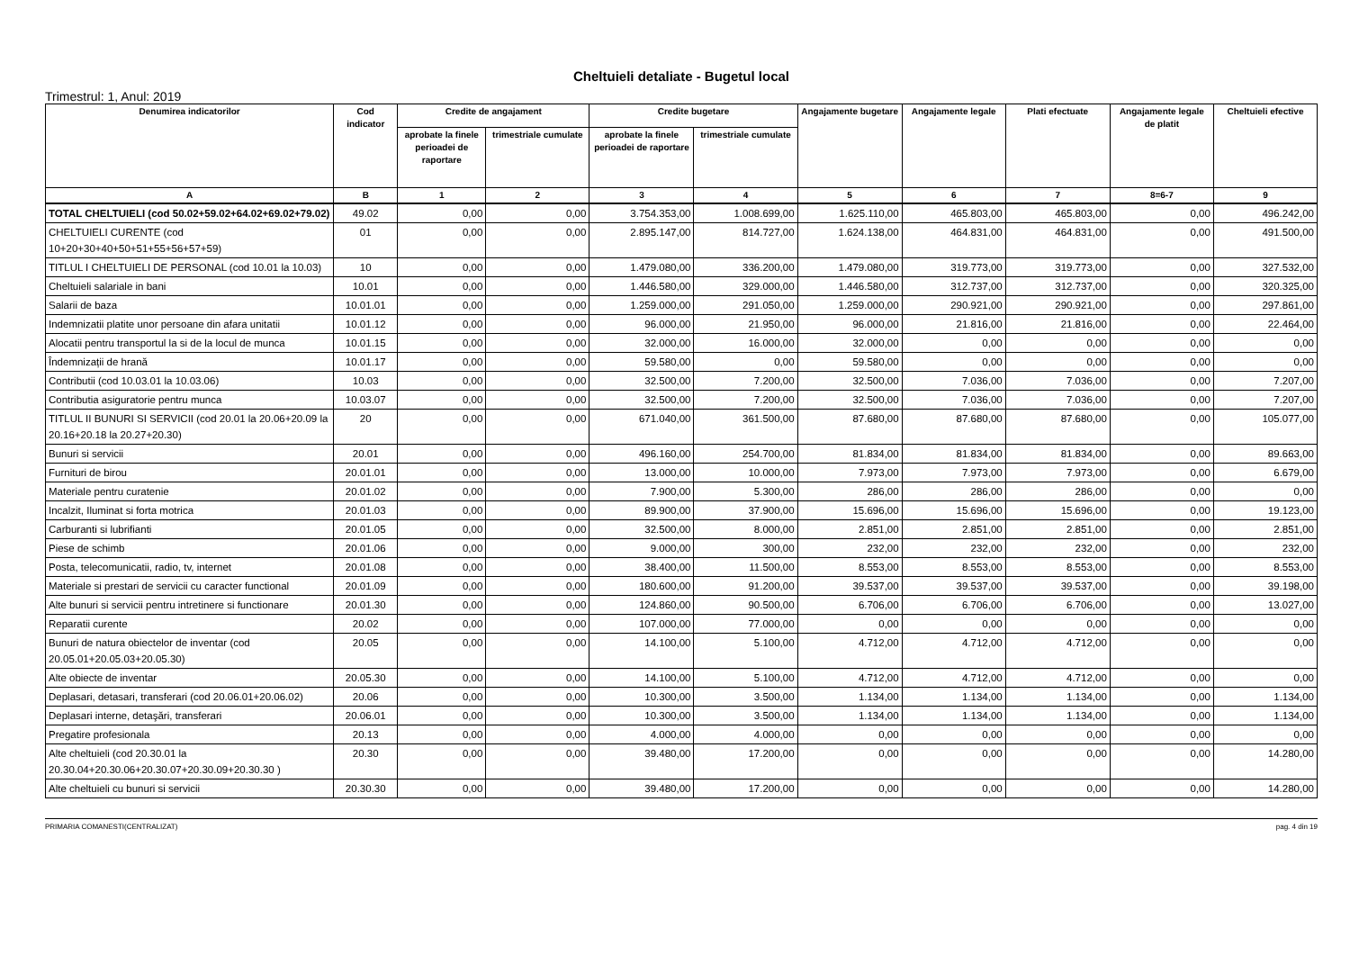Cheltuieli detaliate - Bugetul local
Trimestrul: 1, Anul: 2019
| Denumirea indicatorilor | Cod indicator | Credite de angajament | | Credite bugetare | | Angajamente bugetare | Angajamente legale | Plati efectuate | Angajamente legale de platit | Cheltuieli efective |
| --- | --- | --- | --- | --- | --- | --- | --- | --- | --- | --- |
| | | aprobate la finele perioadei de raportare | trimestriale cumulate | aprobate la finele perioadei de raportare | trimestriale cumulate | | | | | |
| A | B | 1 | 2 | 3 | 4 | 5 | 6 | 7 | 8=6-7 | 9 |
| TOTAL CHELTUIELI (cod 50.02+59.02+64.02+69.02+79.02) | 49.02 | 0,00 | 0,00 | 3.754.353,00 | 1.008.699,00 | 1.625.110,00 | 465.803,00 | 465.803,00 | 0,00 | 496.242,00 |
| CHELTUIELI CURENTE (cod 10+20+30+40+50+51+55+56+57+59) | 01 | 0,00 | 0,00 | 2.895.147,00 | 814.727,00 | 1.624.138,00 | 464.831,00 | 464.831,00 | 0,00 | 491.500,00 |
| TITLUL I CHELTUIELI DE PERSONAL (cod 10.01 la 10.03) | 10 | 0,00 | 0,00 | 1.479.080,00 | 336.200,00 | 1.479.080,00 | 319.773,00 | 319.773,00 | 0,00 | 327.532,00 |
| Cheltuieli salariale in bani | 10.01 | 0,00 | 0,00 | 1.446.580,00 | 329.000,00 | 1.446.580,00 | 312.737,00 | 312.737,00 | 0,00 | 320.325,00 |
| Salarii de baza | 10.01.01 | 0,00 | 0,00 | 1.259.000,00 | 291.050,00 | 1.259.000,00 | 290.921,00 | 290.921,00 | 0,00 | 297.861,00 |
| Indemnizatii platite unor persoane din afara unitatii | 10.01.12 | 0,00 | 0,00 | 96.000,00 | 21.950,00 | 96.000,00 | 21.816,00 | 21.816,00 | 0,00 | 22.464,00 |
| Alocatii pentru transportul la si de la locul de munca | 10.01.15 | 0,00 | 0,00 | 32.000,00 | 16.000,00 | 32.000,00 | 0,00 | 0,00 | 0,00 | 0,00 |
| Îndemnizații de hrană | 10.01.17 | 0,00 | 0,00 | 59.580,00 | 0,00 | 59.580,00 | 0,00 | 0,00 | 0,00 | 0,00 |
| Contributii (cod 10.03.01 la 10.03.06) | 10.03 | 0,00 | 0,00 | 32.500,00 | 7.200,00 | 32.500,00 | 7.036,00 | 7.036,00 | 0,00 | 7.207,00 |
| Contributia asiguratorie pentru munca | 10.03.07 | 0,00 | 0,00 | 32.500,00 | 7.200,00 | 32.500,00 | 7.036,00 | 7.036,00 | 0,00 | 7.207,00 |
| TITLUL II BUNURI SI SERVICII (cod 20.01 la 20.06+20.09 la 20.16+20.18 la 20.27+20.30) | 20 | 0,00 | 0,00 | 671.040,00 | 361.500,00 | 87.680,00 | 87.680,00 | 87.680,00 | 0,00 | 105.077,00 |
| Bunuri si servicii | 20.01 | 0,00 | 0,00 | 496.160,00 | 254.700,00 | 81.834,00 | 81.834,00 | 81.834,00 | 0,00 | 89.663,00 |
| Furnituri de birou | 20.01.01 | 0,00 | 0,00 | 13.000,00 | 10.000,00 | 7.973,00 | 7.973,00 | 7.973,00 | 0,00 | 6.679,00 |
| Materiale pentru curatenie | 20.01.02 | 0,00 | 0,00 | 7.900,00 | 5.300,00 | 286,00 | 286,00 | 286,00 | 0,00 | 0,00 |
| Incalzit, Iluminat si forta motrica | 20.01.03 | 0,00 | 0,00 | 89.900,00 | 37.900,00 | 15.696,00 | 15.696,00 | 15.696,00 | 0,00 | 19.123,00 |
| Carburanti si lubrifianti | 20.01.05 | 0,00 | 0,00 | 32.500,00 | 8.000,00 | 2.851,00 | 2.851,00 | 2.851,00 | 0,00 | 2.851,00 |
| Piese de schimb | 20.01.06 | 0,00 | 0,00 | 9.000,00 | 300,00 | 232,00 | 232,00 | 232,00 | 0,00 | 232,00 |
| Posta, telecomunicatii, radio, tv, internet | 20.01.08 | 0,00 | 0,00 | 38.400,00 | 11.500,00 | 8.553,00 | 8.553,00 | 8.553,00 | 0,00 | 8.553,00 |
| Materiale si prestari de servicii cu caracter functional | 20.01.09 | 0,00 | 0,00 | 180.600,00 | 91.200,00 | 39.537,00 | 39.537,00 | 39.537,00 | 0,00 | 39.198,00 |
| Alte bunuri si servicii pentru intretinere si functionare | 20.01.30 | 0,00 | 0,00 | 124.860,00 | 90.500,00 | 6.706,00 | 6.706,00 | 6.706,00 | 0,00 | 13.027,00 |
| Reparatii curente | 20.02 | 0,00 | 0,00 | 107.000,00 | 77.000,00 | 0,00 | 0,00 | 0,00 | 0,00 | 0,00 |
| Bunuri de natura obiectelor de inventar (cod 20.05.01+20.05.03+20.05.30) | 20.05 | 0,00 | 0,00 | 14.100,00 | 5.100,00 | 4.712,00 | 4.712,00 | 4.712,00 | 0,00 | 0,00 |
| Alte obiecte de inventar | 20.05.30 | 0,00 | 0,00 | 14.100,00 | 5.100,00 | 4.712,00 | 4.712,00 | 4.712,00 | 0,00 | 0,00 |
| Deplasari, detasari, transferari (cod 20.06.01+20.06.02) | 20.06 | 0,00 | 0,00 | 10.300,00 | 3.500,00 | 1.134,00 | 1.134,00 | 1.134,00 | 0,00 | 1.134,00 |
| Deplasari interne, detaşări, transferari | 20.06.01 | 0,00 | 0,00 | 10.300,00 | 3.500,00 | 1.134,00 | 1.134,00 | 1.134,00 | 0,00 | 1.134,00 |
| Pregatire profesionala | 20.13 | 0,00 | 0,00 | 4.000,00 | 4.000,00 | 0,00 | 0,00 | 0,00 | 0,00 | 0,00 |
| Alte cheltuieli (cod 20.30.01 la 20.30.04+20.30.06+20.30.07+20.30.09+20.30.30 ) | 20.30 | 0,00 | 0,00 | 39.480,00 | 17.200,00 | 0,00 | 0,00 | 0,00 | 0,00 | 14.280,00 |
| Alte cheltuieli cu bunuri si servicii | 20.30.30 | 0,00 | 0,00 | 39.480,00 | 17.200,00 | 0,00 | 0,00 | 0,00 | 0,00 | 14.280,00 |
PRIMARIA COMANESTI(CENTRALIZAT) pag. 4 din 19